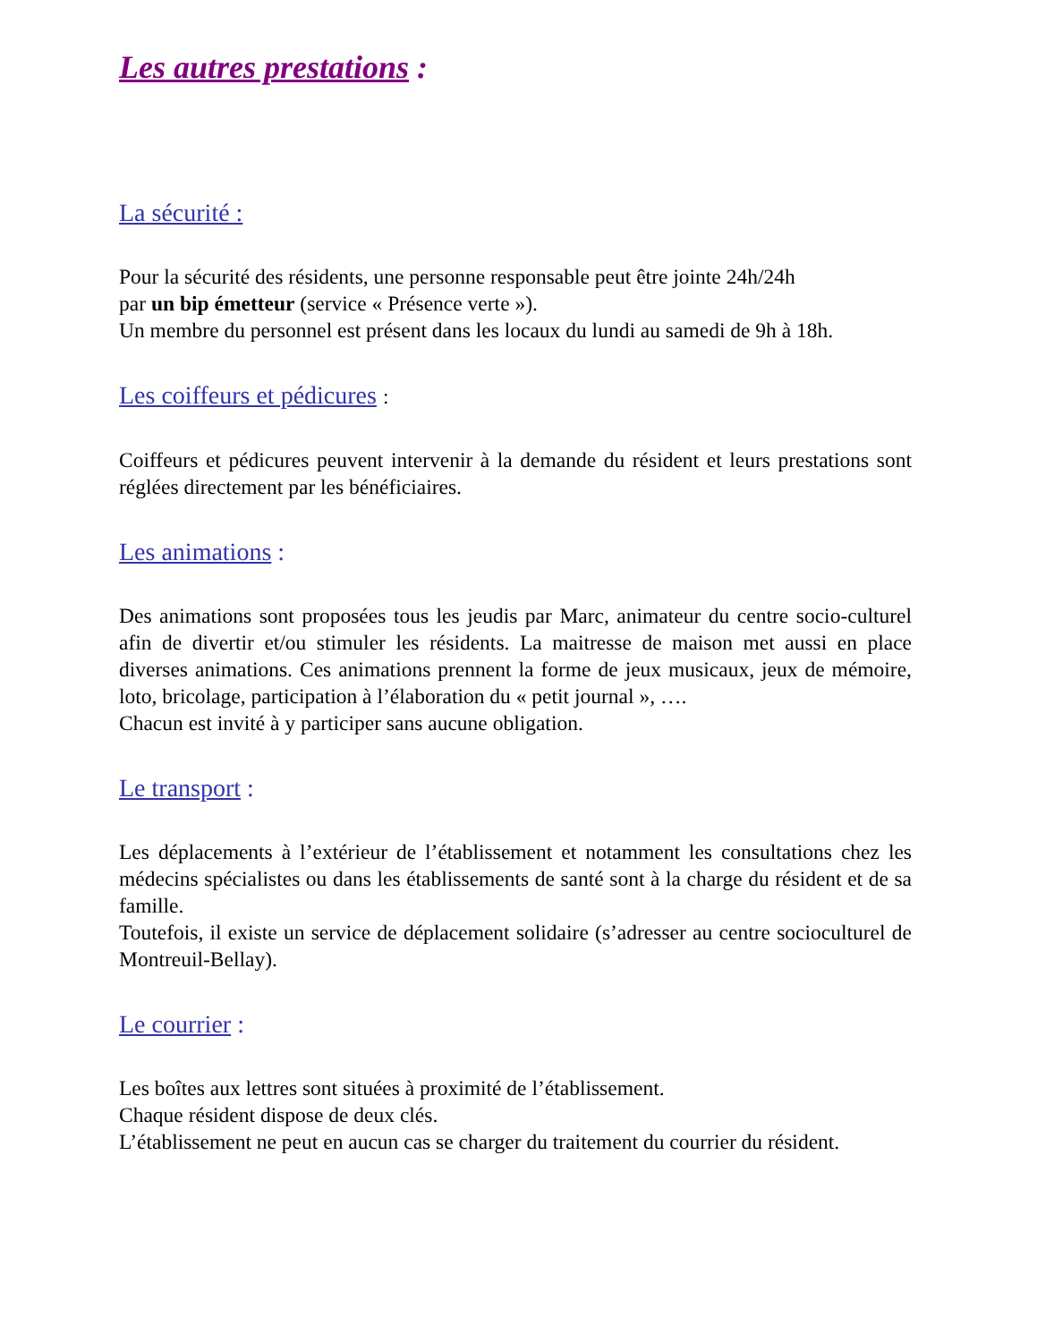Les autres prestations :
La sécurité :
Pour la sécurité des résidents, une personne responsable peut être jointe 24h/24h
par un bip émetteur (service « Présence verte »).
Un membre du personnel est présent dans les locaux du lundi au samedi de 9h à 18h.
Les coiffeurs et pédicures :
Coiffeurs et pédicures peuvent intervenir à la demande du résident et leurs prestations sont réglées directement par les bénéficiaires.
Les animations :
Des animations sont proposées tous les jeudis par Marc, animateur du centre socio-culturel afin de divertir et/ou stimuler les résidents. La maitresse de maison met aussi en place diverses animations. Ces animations prennent la forme de jeux musicaux, jeux de mémoire, loto, bricolage, participation à l’élaboration du « petit journal », ….
Chacun est invité à y participer sans aucune obligation.
Le transport :
Les déplacements à l’extérieur de l’établissement et notamment les consultations chez les médecins spécialistes ou dans les établissements de santé sont à la charge du résident et de sa famille.
Toutefois, il existe un service de déplacement solidaire (s’adresser au centre socioculturel de Montreuil-Bellay).
Le courrier :
Les boîtes aux lettres sont situées à proximité de l’établissement.
Chaque résident dispose de deux clés.
L’établissement ne peut en aucun cas se charger du traitement du courrier du résident.